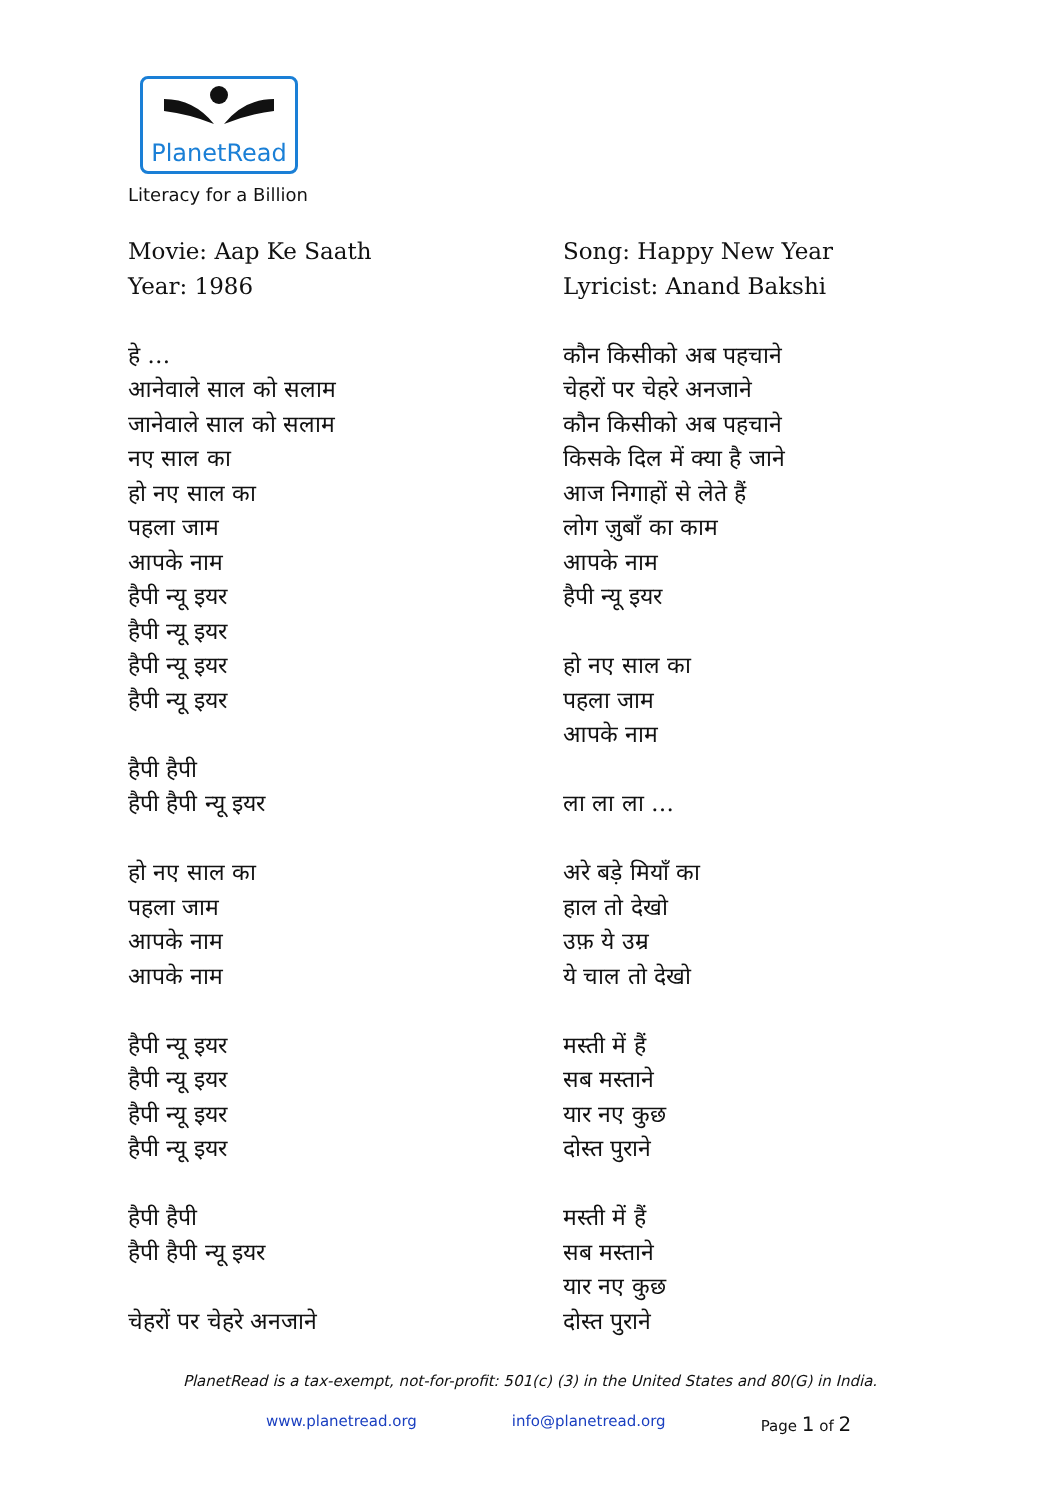PlanetRead
Literacy for a Billion
Movie: Aap Ke Saath
Year: 1986
हे …
आनेवाले साल को सलाम
जानेवाले साल को सलाम
नए साल का
हो नए साल का
पहला जाम
आपके नाम
हैपी न्यू इयर
हैपी न्यू इयर
हैपी न्यू इयर
हैपी न्यू इयर
हैपी हैपी
हैपी हैपी न्यू इयर
हो नए साल का
पहला जाम
आपके नाम
आपके नाम
हैपी न्यू इयर
हैपी न्यू इयर
हैपी न्यू इयर
हैपी न्यू इयर
हैपी हैपी
हैपी हैपी न्यू इयर
चेहरों पर चेहरे अनजाने
Song: Happy New Year
Lyricist: Anand Bakshi
कौन किसीको अब पहचाने
चेहरों पर चेहरे अनजाने
कौन किसीको अब पहचाने
किसके दिल में क्या है जाने
आज निगाहों से लेते हैं
लोग ज़ुबाँ का काम
आपके नाम
हैपी न्यू इयर
हो नए साल का
पहला जाम
आपके नाम
ला ला ला …
अरे बड़े मियाँ का
हाल तो देखो
उफ़ ये उम्र
ये चाल तो देखो
मस्ती में हैं
सब मस्ताने
यार नए कुछ
दोस्त पुराने
मस्ती में हैं
सब मस्ताने
यार नए कुछ
दोस्त पुराने
PlanetRead is a tax-exempt, not-for-profit: 501(c) (3) in the United States and 80(G) in India.
www.planetread.org info@planetread.org Page 1 of 2